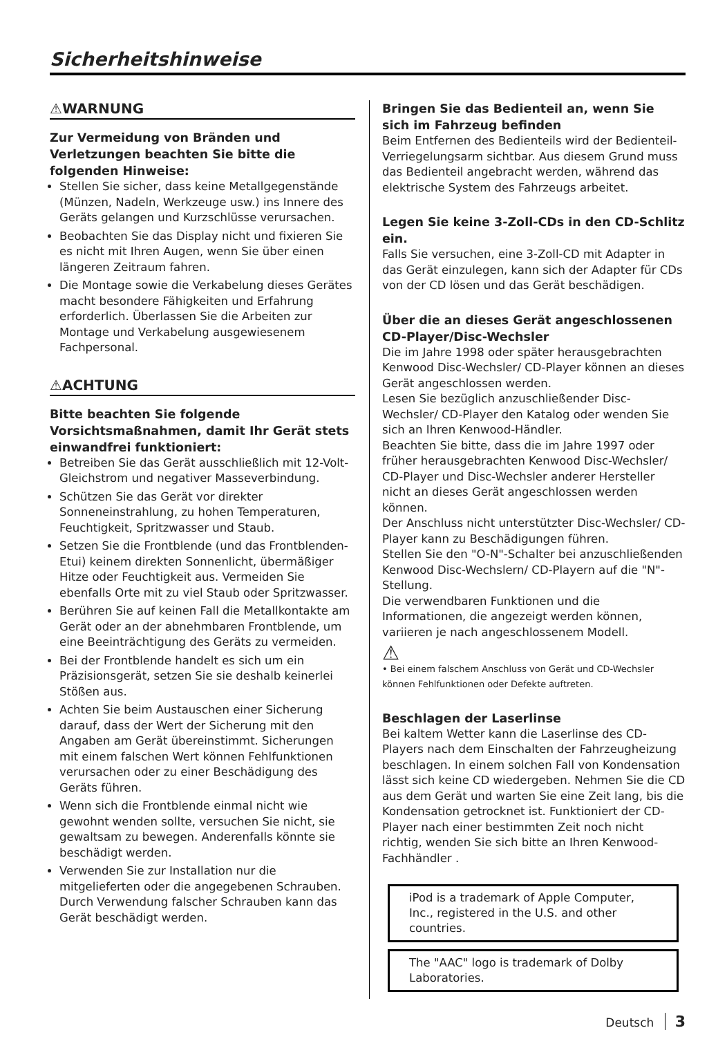Sicherheitshinweise
⚠WARNUNG
Zur Vermeidung von Bränden und Verletzungen beachten Sie bitte die folgenden Hinweise:
Stellen Sie sicher, dass keine Metallgegenstände (Münzen, Nadeln, Werkzeuge usw.) ins Innere des Geräts gelangen und Kurzschlüsse verursachen.
Beobachten Sie das Display nicht und fixieren Sie es nicht mit Ihren Augen, wenn Sie über einen längeren Zeitraum fahren.
Die Montage sowie die Verkabelung dieses Gerätes macht besondere Fähigkeiten und Erfahrung erforderlich. Überlassen Sie die Arbeiten zur Montage und Verkabelung ausgewiesenem Fachpersonal.
⚠ACHTUNG
Bitte beachten Sie folgende Vorsichtsmaßnahmen, damit Ihr Gerät stets einwandfrei funktioniert:
Betreiben Sie das Gerät ausschließlich mit 12-Volt-Gleichstrom und negativer Masseverbindung.
Schützen Sie das Gerät vor direkter Sonneneinstrahlung, zu hohen Temperaturen, Feuchtigkeit, Spritzwasser und Staub.
Setzen Sie die Frontblende (und das Frontblenden-Etui) keinem direkten Sonnenlicht, übermäßiger Hitze oder Feuchtigkeit aus. Vermeiden Sie ebenfalls Orte mit zu viel Staub oder Spritzwasser.
Berühren Sie auf keinen Fall die Metallkontakte am Gerät oder an der abnehmbaren Frontblende, um eine Beeinträchtigung des Geräts zu vermeiden.
Bei der Frontblende handelt es sich um ein Präzisionsgerät, setzen Sie sie deshalb keinerlei Stößen aus.
Achten Sie beim Austauschen einer Sicherung darauf, dass der Wert der Sicherung mit den Angaben am Gerät übereinstimmt. Sicherungen mit einem falschen Wert können Fehlfunktionen verursachen oder zu einer Beschädigung des Geräts führen.
Wenn sich die Frontblende einmal nicht wie gewohnt wenden sollte, versuchen Sie nicht, sie gewaltsam zu bewegen. Anderenfalls könnte sie beschädigt werden.
Verwenden Sie zur Installation nur die mitgelieferten oder die angegebenen Schrauben. Durch Verwendung falscher Schrauben kann das Gerät beschädigt werden.
Bringen Sie das Bedienteil an, wenn Sie sich im Fahrzeug befinden
Beim Entfernen des Bedienteils wird der Bedienteil-Verriegelungsarm sichtbar. Aus diesem Grund muss das Bedienteil angebracht werden, während das elektrische System des Fahrzeugs arbeitet.
Legen Sie keine 3-Zoll-CDs in den CD-Schlitz ein.
Falls Sie versuchen, eine 3-Zoll-CD mit Adapter in das Gerät einzulegen, kann sich der Adapter für CDs von der CD lösen und das Gerät beschädigen.
Über die an dieses Gerät angeschlossenen CD-Player/Disc-Wechsler
Die im Jahre 1998 oder später herausgebrachten Kenwood Disc-Wechsler/ CD-Player können an dieses Gerät angeschlossen werden.
Lesen Sie bezüglich anzuschließender Disc-Wechsler/ CD-Player den Katalog oder wenden Sie sich an Ihren Kenwood-Händler.
Beachten Sie bitte, dass die im Jahre 1997 oder früher herausgebrachten Kenwood Disc-Wechsler/ CD-Player und Disc-Wechsler anderer Hersteller nicht an dieses Gerät angeschlossen werden können.
Der Anschluss nicht unterstützter Disc-Wechsler/ CD-Player kann zu Beschädigungen führen.
Stellen Sie den "O-N"-Schalter bei anzuschließenden Kenwood Disc-Wechslern/ CD-Playern auf die "N"-Stellung.
Die verwendbaren Funktionen und die Informationen, die angezeigt werden können, variieren je nach angeschlossenem Modell.
⚠
• Bei einem falschem Anschluss von Gerät und CD-Wechsler können Fehlfunktionen oder Defekte auftreten.
Beschlagen der Laserlinse
Bei kaltem Wetter kann die Laserlinse des CD-Players nach dem Einschalten der Fahrzeugheizung beschlagen. In einem solchen Fall von Kondensation lässt sich keine CD wiedergeben. Nehmen Sie die CD aus dem Gerät und warten Sie eine Zeit lang, bis die Kondensation getrocknet ist. Funktioniert der CD-Player nach einer bestimmten Zeit noch nicht richtig, wenden Sie sich bitte an Ihren Kenwood-Fachhändler .
iPod is a trademark of Apple Computer, Inc., registered in the U.S. and other countries.
The "AAC" logo is trademark of Dolby Laboratories.
Deutsch 3